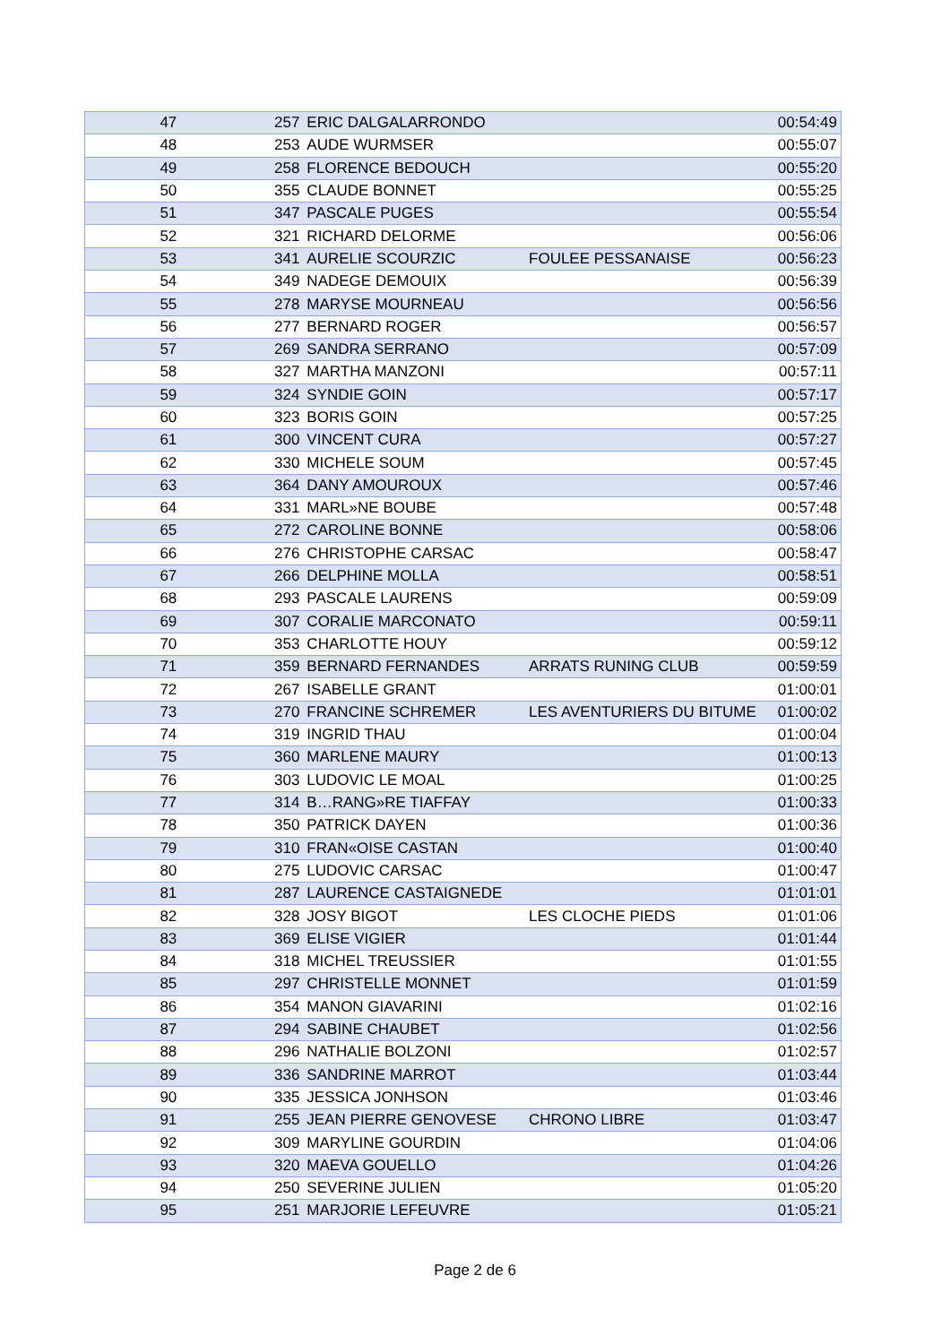| 47 | 257 | ERIC DALGALARRONDO | | 00:54:49 |
| 48 | 253 | AUDE WURMSER | | 00:55:07 |
| 49 | 258 | FLORENCE BEDOUCH | | 00:55:20 |
| 50 | 355 | CLAUDE BONNET | | 00:55:25 |
| 51 | 347 | PASCALE PUGES | | 00:55:54 |
| 52 | 321 | RICHARD DELORME | | 00:56:06 |
| 53 | 341 | AURELIE SCOURZIC | FOULEE PESSANAISE | 00:56:23 |
| 54 | 349 | NADEGE DEMOUIX | | 00:56:39 |
| 55 | 278 | MARYSE MOURNEAU | | 00:56:56 |
| 56 | 277 | BERNARD ROGER | | 00:56:57 |
| 57 | 269 | SANDRA SERRANO | | 00:57:09 |
| 58 | 327 | MARTHA MANZONI | | 00:57:11 |
| 59 | 324 | SYNDIE GOIN | | 00:57:17 |
| 60 | 323 | BORIS GOIN | | 00:57:25 |
| 61 | 300 | VINCENT CURA | | 00:57:27 |
| 62 | 330 | MICHELE SOUM | | 00:57:45 |
| 63 | 364 | DANY AMOUROUX | | 00:57:46 |
| 64 | 331 | MARL»NE BOUBE | | 00:57:48 |
| 65 | 272 | CAROLINE BONNE | | 00:58:06 |
| 66 | 276 | CHRISTOPHE CARSAC | | 00:58:47 |
| 67 | 266 | DELPHINE MOLLA | | 00:58:51 |
| 68 | 293 | PASCALE LAURENS | | 00:59:09 |
| 69 | 307 | CORALIE MARCONATO | | 00:59:11 |
| 70 | 353 | CHARLOTTE HOUY | | 00:59:12 |
| 71 | 359 | BERNARD FERNANDES | ARRATS RUNING CLUB | 00:59:59 |
| 72 | 267 | ISABELLE GRANT | | 01:00:01 |
| 73 | 270 | FRANCINE SCHREMER | LES AVENTURIERS DU BITUME | 01:00:02 |
| 74 | 319 | INGRID THAU | | 01:00:04 |
| 75 | 360 | MARLENE MAURY | | 01:00:13 |
| 76 | 303 | LUDOVIC LE MOAL | | 01:00:25 |
| 77 | 314 | B…RANG»RE TIAFFAY | | 01:00:33 |
| 78 | 350 | PATRICK DAYEN | | 01:00:36 |
| 79 | 310 | FRAN«OISE CASTAN | | 01:00:40 |
| 80 | 275 | LUDOVIC CARSAC | | 01:00:47 |
| 81 | 287 | LAURENCE CASTAIGNEDE | | 01:01:01 |
| 82 | 328 | JOSY BIGOT | LES CLOCHE PIEDS | 01:01:06 |
| 83 | 369 | ELISE VIGIER | | 01:01:44 |
| 84 | 318 | MICHEL TREUSSIER | | 01:01:55 |
| 85 | 297 | CHRISTELLE MONNET | | 01:01:59 |
| 86 | 354 | MANON GIAVARINI | | 01:02:16 |
| 87 | 294 | SABINE CHAUBET | | 01:02:56 |
| 88 | 296 | NATHALIE BOLZONI | | 01:02:57 |
| 89 | 336 | SANDRINE MARROT | | 01:03:44 |
| 90 | 335 | JESSICA JONHSON | | 01:03:46 |
| 91 | 255 | JEAN PIERRE GENOVESE | CHRONO LIBRE | 01:03:47 |
| 92 | 309 | MARYLINE GOURDIN | | 01:04:06 |
| 93 | 320 | MAEVA GOUELLO | | 01:04:26 |
| 94 | 250 | SEVERINE JULIEN | | 01:05:20 |
| 95 | 251 | MARJORIE LEFEUVRE | | 01:05:21 |
Page 2 de 6